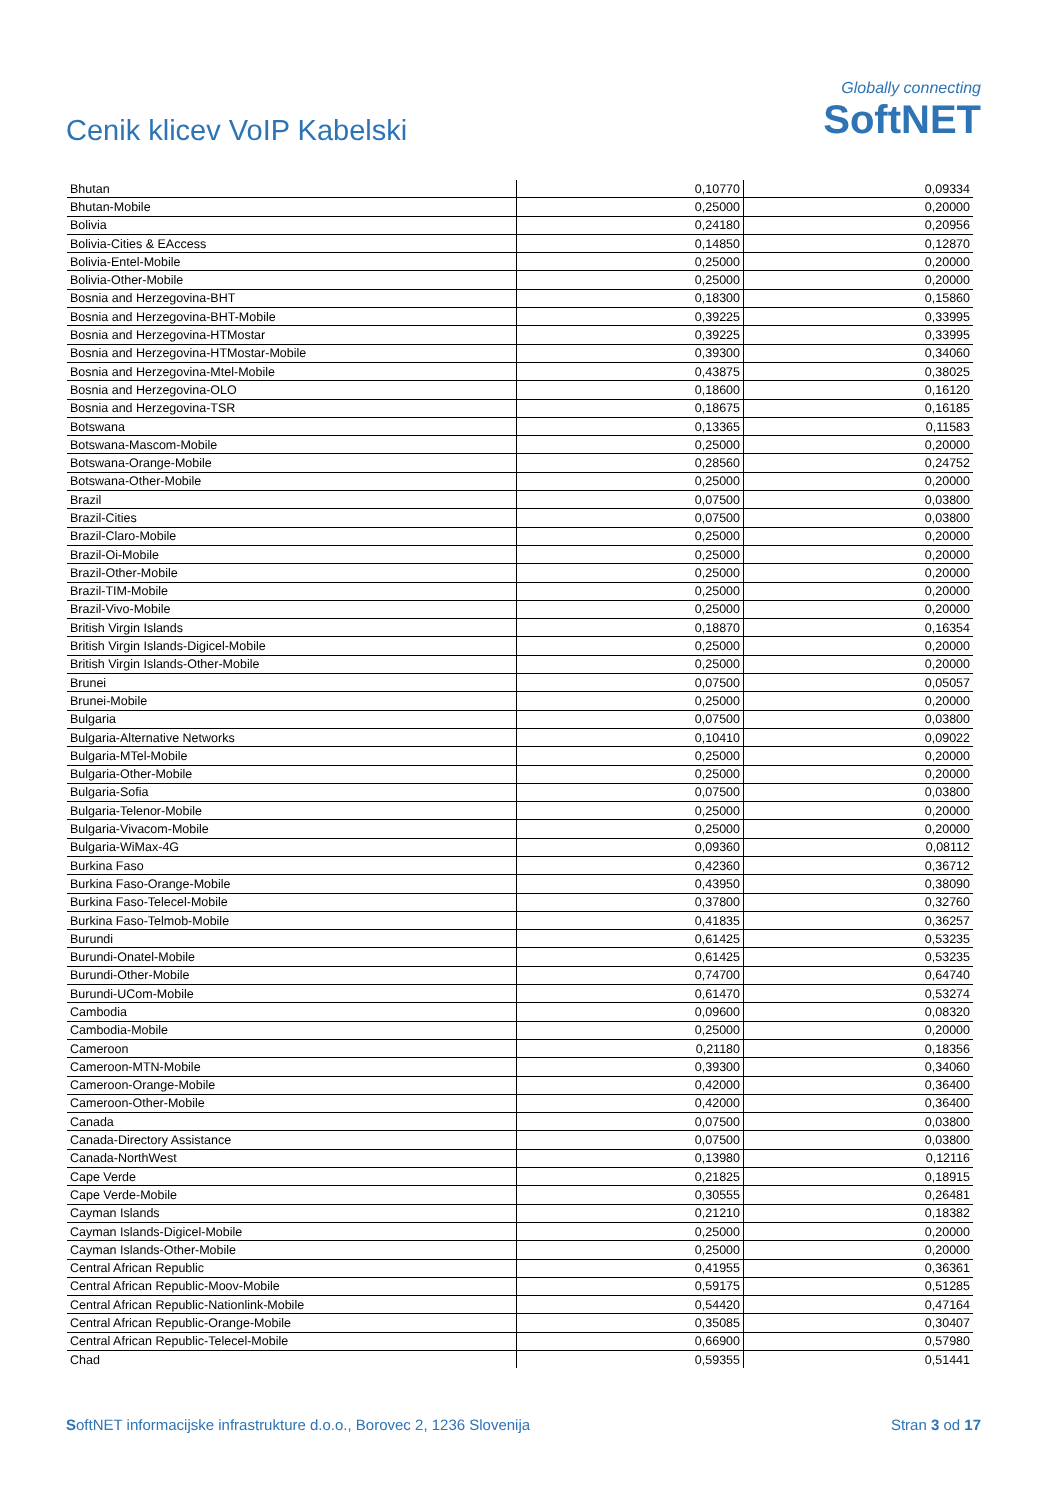Cenik klicev VoIP Kabelski
Globally connecting
SoftNET
| Bhutan | 0,10770 | 0,09334 |
| Bhutan-Mobile | 0,25000 | 0,20000 |
| Bolivia | 0,24180 | 0,20956 |
| Bolivia-Cities & EAccess | 0,14850 | 0,12870 |
| Bolivia-Entel-Mobile | 0,25000 | 0,20000 |
| Bolivia-Other-Mobile | 0,25000 | 0,20000 |
| Bosnia and Herzegovina-BHT | 0,18300 | 0,15860 |
| Bosnia and Herzegovina-BHT-Mobile | 0,39225 | 0,33995 |
| Bosnia and Herzegovina-HTMostar | 0,39225 | 0,33995 |
| Bosnia and Herzegovina-HTMostar-Mobile | 0,39300 | 0,34060 |
| Bosnia and Herzegovina-Mtel-Mobile | 0,43875 | 0,38025 |
| Bosnia and Herzegovina-OLO | 0,18600 | 0,16120 |
| Bosnia and Herzegovina-TSR | 0,18675 | 0,16185 |
| Botswana | 0,13365 | 0,11583 |
| Botswana-Mascom-Mobile | 0,25000 | 0,20000 |
| Botswana-Orange-Mobile | 0,28560 | 0,24752 |
| Botswana-Other-Mobile | 0,25000 | 0,20000 |
| Brazil | 0,07500 | 0,03800 |
| Brazil-Cities | 0,07500 | 0,03800 |
| Brazil-Claro-Mobile | 0,25000 | 0,20000 |
| Brazil-Oi-Mobile | 0,25000 | 0,20000 |
| Brazil-Other-Mobile | 0,25000 | 0,20000 |
| Brazil-TIM-Mobile | 0,25000 | 0,20000 |
| Brazil-Vivo-Mobile | 0,25000 | 0,20000 |
| British Virgin Islands | 0,18870 | 0,16354 |
| British Virgin Islands-Digicel-Mobile | 0,25000 | 0,20000 |
| British Virgin Islands-Other-Mobile | 0,25000 | 0,20000 |
| Brunei | 0,07500 | 0,05057 |
| Brunei-Mobile | 0,25000 | 0,20000 |
| Bulgaria | 0,07500 | 0,03800 |
| Bulgaria-Alternative Networks | 0,10410 | 0,09022 |
| Bulgaria-MTel-Mobile | 0,25000 | 0,20000 |
| Bulgaria-Other-Mobile | 0,25000 | 0,20000 |
| Bulgaria-Sofia | 0,07500 | 0,03800 |
| Bulgaria-Telenor-Mobile | 0,25000 | 0,20000 |
| Bulgaria-Vivacom-Mobile | 0,25000 | 0,20000 |
| Bulgaria-WiMax-4G | 0,09360 | 0,08112 |
| Burkina Faso | 0,42360 | 0,36712 |
| Burkina Faso-Orange-Mobile | 0,43950 | 0,38090 |
| Burkina Faso-Telecel-Mobile | 0,37800 | 0,32760 |
| Burkina Faso-Telmob-Mobile | 0,41835 | 0,36257 |
| Burundi | 0,61425 | 0,53235 |
| Burundi-Onatel-Mobile | 0,61425 | 0,53235 |
| Burundi-Other-Mobile | 0,74700 | 0,64740 |
| Burundi-UCom-Mobile | 0,61470 | 0,53274 |
| Cambodia | 0,09600 | 0,08320 |
| Cambodia-Mobile | 0,25000 | 0,20000 |
| Cameroon | 0,21180 | 0,18356 |
| Cameroon-MTN-Mobile | 0,39300 | 0,34060 |
| Cameroon-Orange-Mobile | 0,42000 | 0,36400 |
| Cameroon-Other-Mobile | 0,42000 | 0,36400 |
| Canada | 0,07500 | 0,03800 |
| Canada-Directory Assistance | 0,07500 | 0,03800 |
| Canada-NorthWest | 0,13980 | 0,12116 |
| Cape Verde | 0,21825 | 0,18915 |
| Cape Verde-Mobile | 0,30555 | 0,26481 |
| Cayman Islands | 0,21210 | 0,18382 |
| Cayman Islands-Digicel-Mobile | 0,25000 | 0,20000 |
| Cayman Islands-Other-Mobile | 0,25000 | 0,20000 |
| Central African Republic | 0,41955 | 0,36361 |
| Central African Republic-Moov-Mobile | 0,59175 | 0,51285 |
| Central African Republic-Nationlink-Mobile | 0,54420 | 0,47164 |
| Central African Republic-Orange-Mobile | 0,35085 | 0,30407 |
| Central African Republic-Telecel-Mobile | 0,66900 | 0,57980 |
| Chad | 0,59355 | 0,51441 |
SoftNET informacijske infrastrukture d.o.o., Borovec 2, 1236 Slovenija Stran 3 od 17